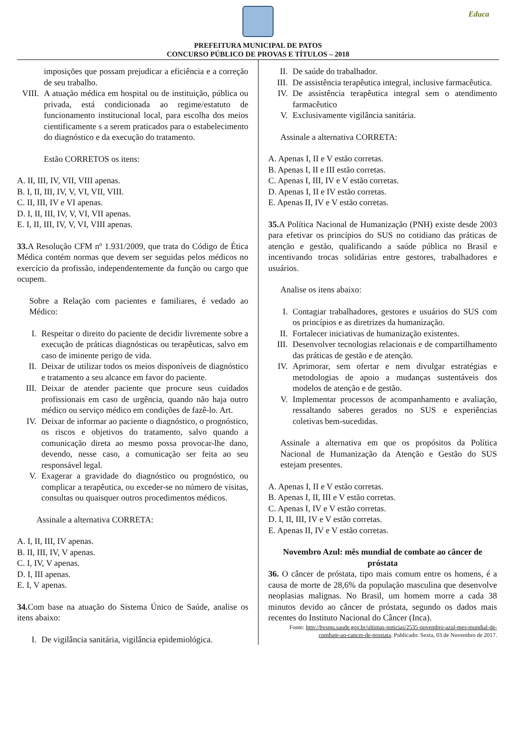Educa
PREFEITURA MUNICIPAL DE PATOS
CONCURSO PÚBLICO DE PROVAS E TÍTULOS – 2018
imposições que possam prejudicar a eficiência e a correção de seu trabalho.
VIII. A atuação médica em hospital ou de instituição, pública ou privada, está condicionada ao regime/estatuto de funcionamento institucional local, para escolha dos meios cientificamente s a serem praticados para o estabelecimento do diagnóstico e da execução do tratamento.
Estão CORRETOS os itens:
A. II, III, IV, VII, VIII apenas.
B. I, II, III, IV, V, VI, VII, VIII.
C. II, III, IV e VI apenas.
D. I, II, III, IV, V, VI, VII apenas.
E. I, II, III, IV, V, VI, VIII apenas.
33. A Resolução CFM nº 1.931/2009, que trata do Código de Ética Médica contém normas que devem ser seguidas pelos médicos no exercício da profissão, independentemente da função ou cargo que ocupem.
Sobre a Relação com pacientes e familiares, é vedado ao Médico:
I. Respeitar o direito do paciente de decidir livremente sobre a execução de práticas diagnósticas ou terapêuticas, salvo em caso de iminente perigo de vida.
II. Deixar de utilizar todos os meios disponíveis de diagnóstico e tratamento a seu alcance em favor do paciente.
III. Deixar de atender paciente que procure seus cuidados profissionais em caso de urgência, quando não haja outro médico ou serviço médico em condições de fazê-lo. Art.
IV. Deixar de informar ao paciente o diagnóstico, o prognóstico, os riscos e objetivos do tratamento, salvo quando a comunicação direta ao mesmo possa provocar-lhe dano, devendo, nesse caso, a comunicação ser feita ao seu responsável legal.
V. Exagerar a gravidade do diagnóstico ou prognóstico, ou complicar a terapêutica, ou exceder-se no número de visitas, consultas ou quaisquer outros procedimentos médicos.
Assinale a alternativa CORRETA:
A. I, II, III, IV apenas.
B. II, III, IV, V apenas.
C. I, IV, V apenas.
D. I, III apenas.
E. I, V apenas.
34. Com base na atuação do Sistema Único de Saúde, analise os itens abaixo:
I. De vigilância sanitária, vigilância epidemiológica.
II. De saúde do trabalhador.
III. De assistência terapêutica integral, inclusive farmacêutica.
IV. De assistência terapêutica integral sem o atendimento farmacêutico
V. Exclusivamente vigilância sanitária.
Assinale a alternativa CORRETA:
A. Apenas I, II e V estão corretas.
B. Apenas I, II e III estão corretas.
C. Apenas I, III, IV e V estão corretas.
D. Apenas I, II e IV estão corretas.
E. Apenas II, IV e V estão corretas.
35. A Política Nacional de Humanização (PNH) existe desde 2003 para efetivar os princípios do SUS no cotidiano das práticas de atenção e gestão, qualificando a saúde pública no Brasil e incentivando trocas solidárias entre gestores, trabalhadores e usuários.
Analise os itens abaixo:
I. Contagiar trabalhadores, gestores e usuários do SUS com os princípios e as diretrizes da humanização.
II. Fortalecer iniciativas de humanização existentes.
III. Desenvolver tecnologias relacionais e de compartilhamento das práticas de gestão e de atenção.
IV. Aprimorar, sem ofertar e nem divulgar estratégias e metodologias de apoio a mudanças sustentáveis dos modelos de atenção e de gestão.
V. Implementar processos de acompanhamento e avaliação, ressaltando saberes gerados no SUS e experiências coletivas bem-sucedidas.
Assinale a alternativa em que os propósitos da Política Nacional de Humanização da Atenção e Gestão do SUS estejam presentes.
A. Apenas I, II e V estão corretas.
B. Apenas I, II, III e V estão corretas.
C. Apenas I, IV e V estão corretas.
D. I, II, III, IV e V estão corretas.
E. Apenas II, IV e V estão corretas.
Novembro Azul: mês mundial de combate ao câncer de próstata
36. O câncer de próstata, tipo mais comum entre os homens, é a causa de morte de 28,6% da população masculina que desenvolve neoplasias malignas. No Brasil, um homem morre a cada 38 minutos devido ao câncer de próstata, segundo os dados mais recentes do Instituto Nacional do Câncer (Inca).
Fonte: http://bvsms.saude.gov.br/ultimas-noticias/2535-novembro-azul-mes-mundial-de-combate-ao-cancer-de-prostata. Publicado: Sexta, 03 de Novembro de 2017.